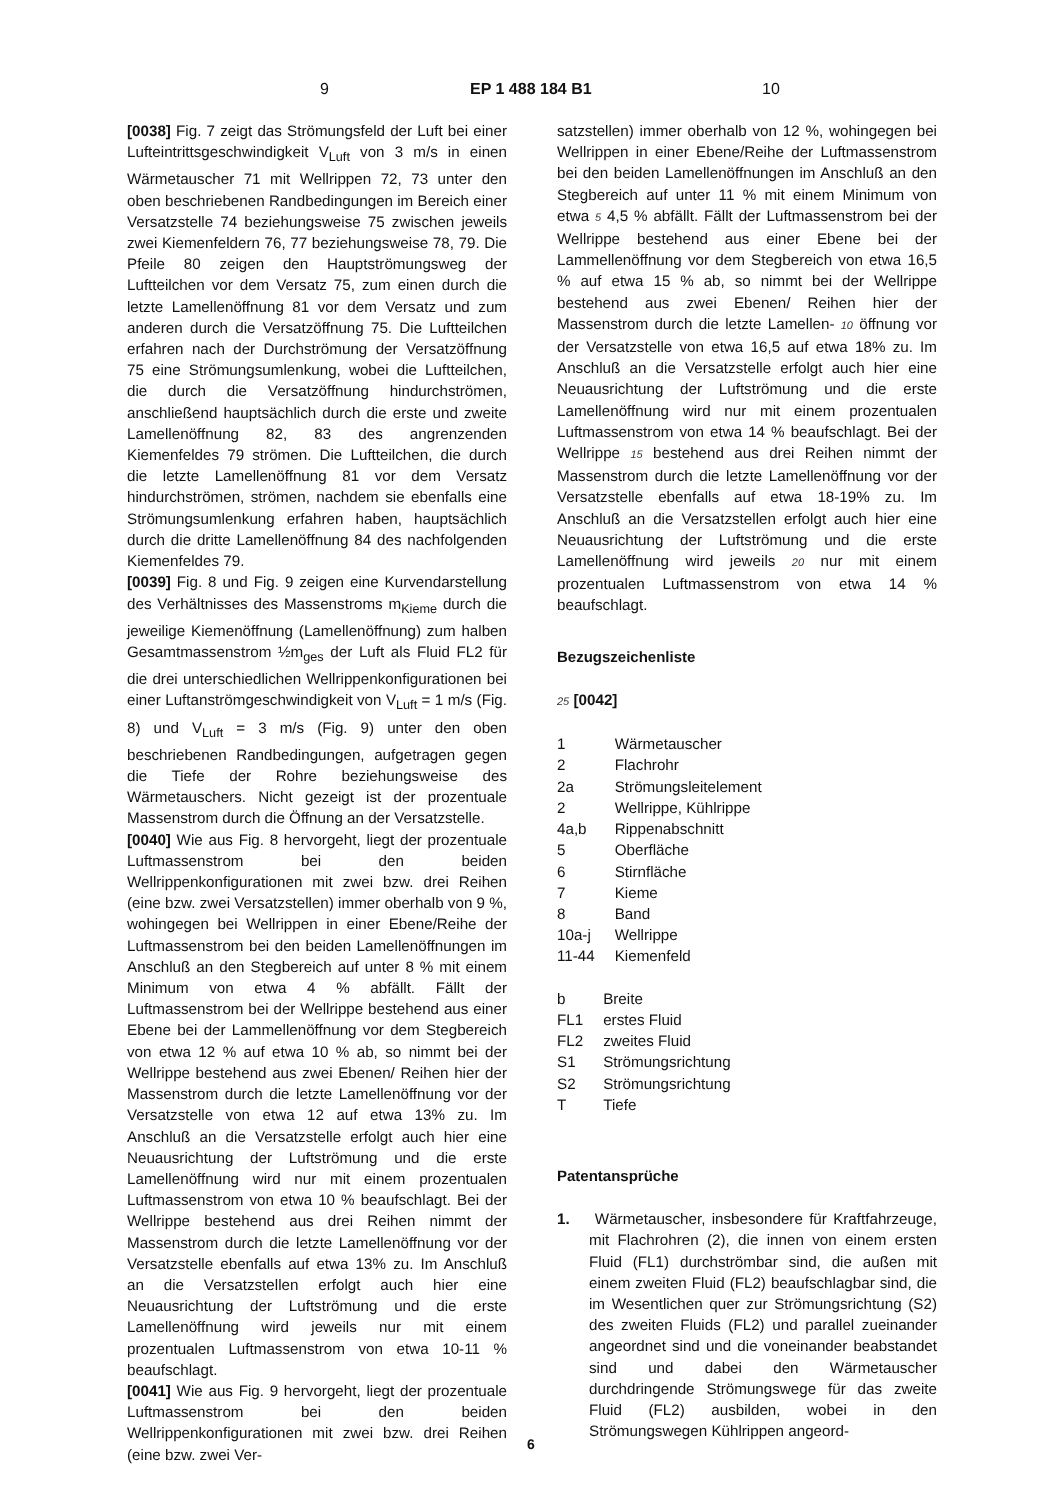9 EP 1 488 184 B1 10
[0038] Fig. 7 zeigt das Strömungsfeld der Luft bei einer Lufteintrittsgeschwindigkeit V<sub>Luft</sub> von 3 m/s in einen Wärmetauscher 71 mit Wellrippen 72, 73 unter den oben beschriebenen Randbedingungen im Bereich einer Versatzstelle 74 beziehungsweise 75 zwischen jeweils zwei Kiemenfeldern 76, 77 beziehungsweise 78, 79. Die Pfeile 80 zeigen den Hauptströmungsweg der Luftteilchen vor dem Versatz 75, zum einen durch die letzte Lamellenöffnung 81 vor dem Versatz und zum anderen durch die Versatzöffnung 75. Die Luftteilchen erfahren nach der Durchströmung der Versatzöffnung 75 eine Strömungsumlenkung, wobei die Luftteilchen, die durch die Versatzöffnung hindurchströmen, anschließend hauptsächlich durch die erste und zweite Lamellenöffnung 82, 83 des angrenzenden Kiemenfeldes 79 strömen. Die Luftteilchen, die durch die letzte Lamellenöffnung 81 vor dem Versatz hindurchströmen, strömen, nachdem sie ebenfalls eine Strömungsumlenkung erfahren haben, hauptsächlich durch die dritte Lamellenöffnung 84 des nachfolgenden Kiemenfeldes 79.
[0039] Fig. 8 und Fig. 9 zeigen eine Kurvendarstellung des Verhältnisses des Massenstroms m<sub>Kieme</sub> durch die jeweilige Kiemenöffnung (Lamellenöffnung) zum halben Gesamtmassenstrom ½m<sub>ges</sub> der Luft als Fluid FL2 für die drei unterschiedlichen Wellrippenkonfigurationen bei einer Luftanströmgeschwindigkeit von V<sub>Luft</sub> = 1 m/s (Fig. 8) und V<sub>Luft</sub> = 3 m/s (Fig. 9) unter den oben beschriebenen Randbedingungen, aufgetragen gegen die Tiefe der Rohre beziehungsweise des Wärmetauschers. Nicht gezeigt ist der prozentuale Massenstrom durch die Öffnung an der Versatzstelle.
[0040] Wie aus Fig. 8 hervorgeht, liegt der prozentuale Luftmassenstrom bei den beiden Wellrippenkonfigurationen mit zwei bzw. drei Reihen (eine bzw. zwei Versatzstellen) immer oberhalb von 9 %, wohingegen bei Wellrippen in einer Ebene/Reihe der Luftmassenstrom bei den beiden Lamellenöffnungen im Anschluß an den Stegbereich auf unter 8 % mit einem Minimum von etwa 4 % abfällt. Fällt der Luftmassenstrom bei der Wellrippe bestehend aus einer Ebene bei der Lammellenöffnung vor dem Stegbereich von etwa 12 % auf etwa 10 % ab, so nimmt bei der Wellrippe bestehend aus zwei Ebenen/ Reihen hier der Massenstrom durch die letzte Lamellenöffnung vor der Versatzstelle von etwa 12 auf etwa 13% zu. Im Anschluß an die Versatzstelle erfolgt auch hier eine Neuausrichtung der Luftströmung und die erste Lamellenöffnung wird nur mit einem prozentualen Luftmassenstrom von etwa 10 % beaufschlagt. Bei der Wellrippe bestehend aus drei Reihen nimmt der Massenstrom durch die letzte Lamellenöffnung vor der Versatzstelle ebenfalls auf etwa 13% zu. Im Anschluß an die Versatzstellen erfolgt auch hier eine Neuausrichtung der Luftströmung und die erste Lamellenöffnung wird jeweils nur mit einem prozentualen Luftmassenstrom von etwa 10-11 % beaufschlagt.
[0041] Wie aus Fig. 9 hervorgeht, liegt der prozentuale Luftmassenstrom bei den beiden Wellrippenkonfigurationen mit zwei bzw. drei Reihen (eine bzw. zwei Ver-
satzstellen) immer oberhalb von 12 %, wohingegen bei Wellrippen in einer Ebene/Reihe der Luftmassenstrom bei den beiden Lamellenöffnungen im Anschluß an den Stegbereich auf unter 11 % mit einem Minimum von etwa 5 4,5 % abfällt. Fällt der Luftmassenstrom bei der Wellrippe bestehend aus einer Ebene bei der Lammellenöffnung vor dem Stegbereich von etwa 16,5 % auf etwa 15 % ab, so nimmt bei der Wellrippe bestehend aus zwei Ebenen/ Reihen hier der Massenstrom durch die letzte Lamellen- 10 öffnung vor der Versatzstelle von etwa 16,5 auf etwa 18% zu. Im Anschluß an die Versatzstelle erfolgt auch hier eine Neuausrichtung der Luftströmung und die erste Lamellenöffnung wird nur mit einem prozentualen Luftmassenstrom von etwa 14 % beaufschlagt. Bei der Wellrippe 15 bestehend aus drei Reihen nimmt der Massenstrom durch die letzte Lamellenöffnung vor der Versatzstelle ebenfalls auf etwa 18-19% zu. Im Anschluß an die Versatzstellen erfolgt auch hier eine Neuausrichtung der Luftströmung und die erste Lamellenöffnung wird jeweils 20 nur mit einem prozentualen Luftmassenstrom von etwa 14 % beaufschlagt.
Bezugszeichenliste
25 [0042]
| 1 | Wärmetauscher |
| 2 | Flachrohr |
| 2a | Strömungsleitelement |
| 2 | Wellrippe, Kühlrippe |
| 4a,b | Rippenabschnitt |
| 5 | Oberfläche |
| 6 | Stirnfläche |
| 7 | Kieme |
| 8 | Band |
| 10a-j | Wellrippe |
| 11-44 | Kiemenfeld |
| b | Breite |
| FL1 | erstes Fluid |
| FL2 | zweites Fluid |
| S1 | Strömungsrichtung |
| S2 | Strömungsrichtung |
| T | Tiefe |
Patentansprüche
1. Wärmetauscher, insbesondere für Kraftfahrzeuge, mit Flachrohren (2), die innen von einem ersten Fluid (FL1) durchströmbar sind, die außen mit einem zweiten Fluid (FL2) beaufschlagbar sind, die im Wesentlichen quer zur Strömungsrichtung (S2) des zweiten Fluids (FL2) und parallel zueinander angeordnet sind und die voneinander beabstandet sind und dabei den Wärmetauscher durchdringende Strömungswege für das zweite Fluid (FL2) ausbilden, wobei in den Strömungswegen Kühlrippen angeord-
6